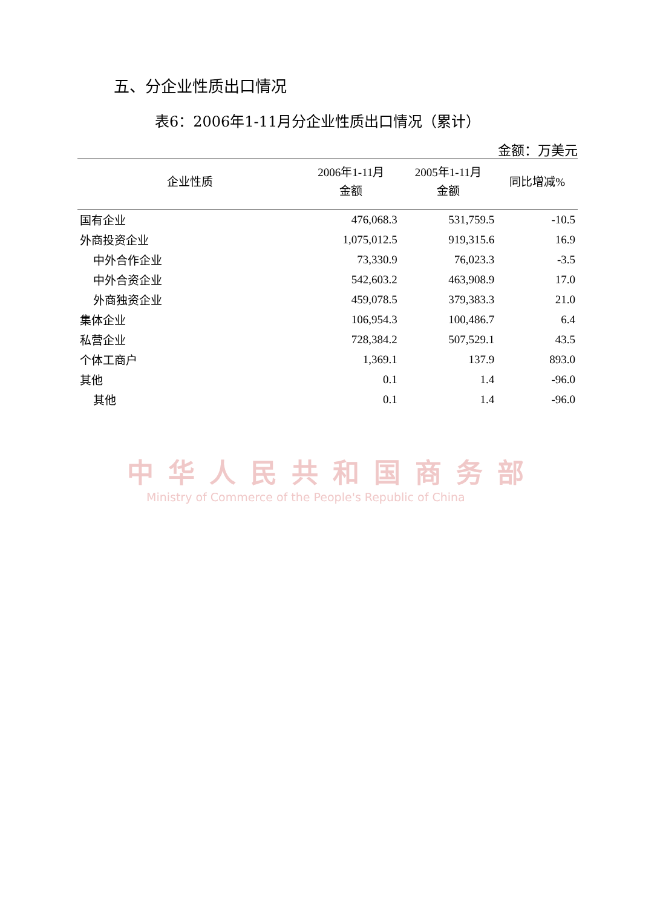五、分企业性质出口情况
表6：2006年1-11月分企业性质出口情况（累计）
金额：万美元
| 企业性质 | 2006年1-11月 金额 | 2005年1-11月 金额 | 同比增减% |
| --- | --- | --- | --- |
| 国有企业 | 476,068.3 | 531,759.5 | -10.5 |
| 外商投资企业 | 1,075,012.5 | 919,315.6 | 16.9 |
| 中外合作企业 | 73,330.9 | 76,023.3 | -3.5 |
| 中外合资企业 | 542,603.2 | 463,908.9 | 17.0 |
| 外商独资企业 | 459,078.5 | 379,383.3 | 21.0 |
| 集体企业 | 106,954.3 | 100,486.7 | 6.4 |
| 私营企业 | 728,384.2 | 507,529.1 | 43.5 |
| 个体工商户 | 1,369.1 | 137.9 | 893.0 |
| 其他 | 0.1 | 1.4 | -96.0 |
| 其他 | 0.1 | 1.4 | -96.0 |
中华人民共和国商务部
Ministry of Commerce of the People's Republic of China